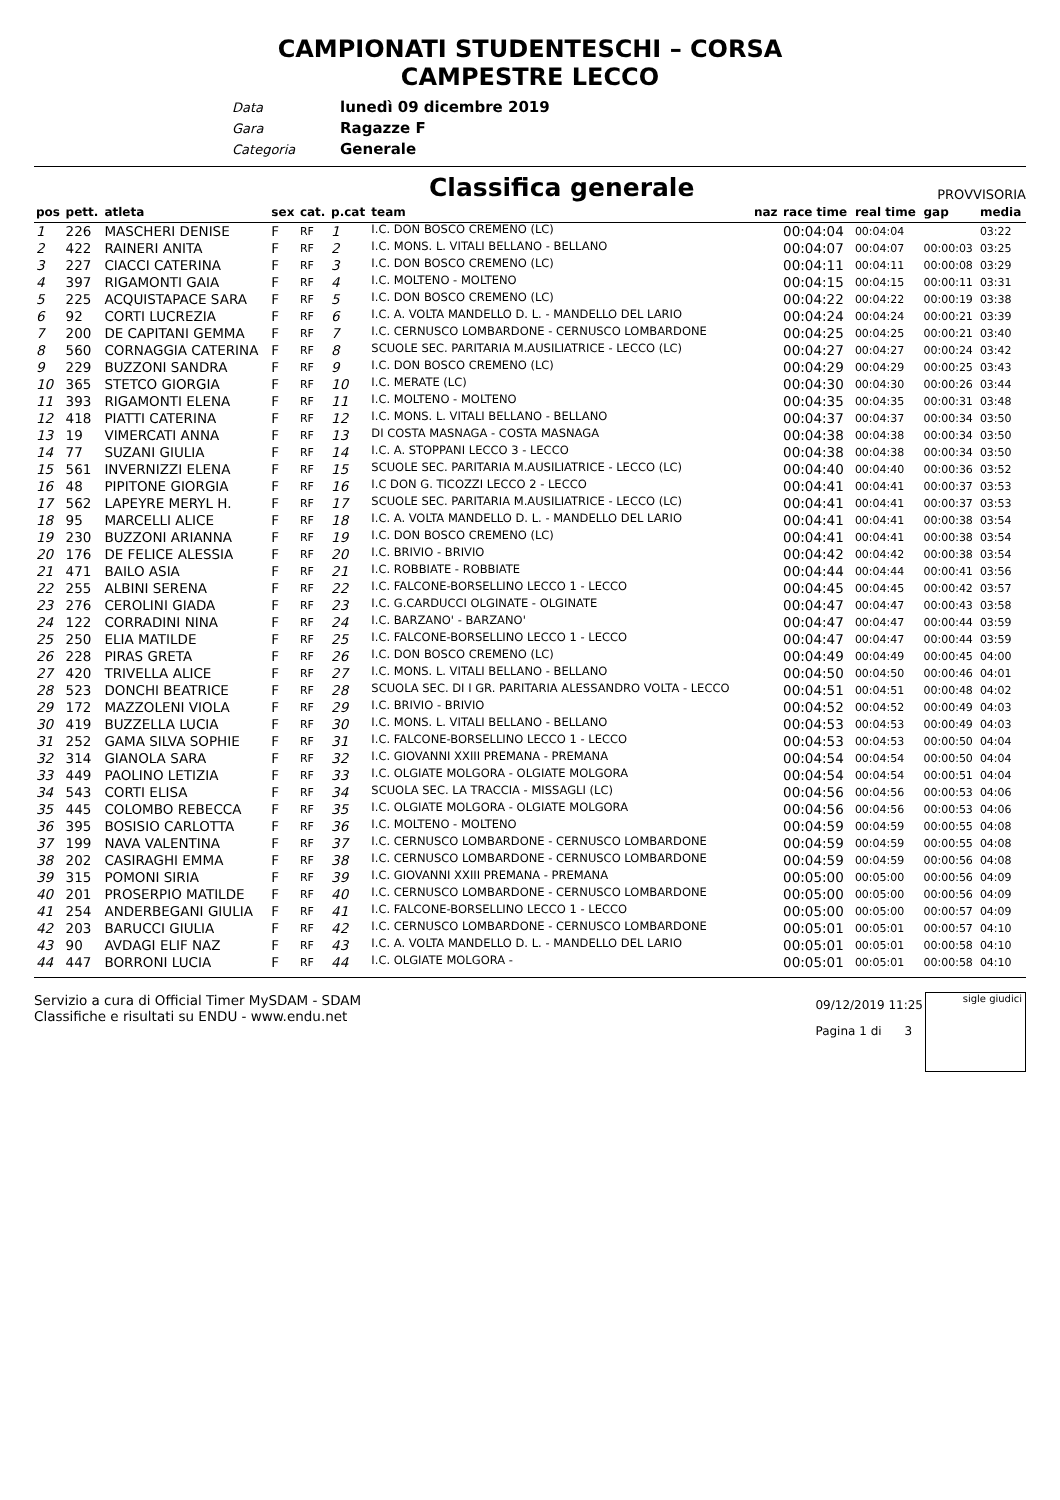CAMPIONATI STUDENTESCHI – CORSA
CAMPESTRE LECCO
Data lunedì 09 dicembre 2019
Gara Ragazze F
Categoria Generale
Classifica generale
PROVVISORIA
| pos | pett. | atleta | sex | cat. | p.cat | team | naz | race time | real time | gap | media |
| --- | --- | --- | --- | --- | --- | --- | --- | --- | --- | --- | --- |
| 1 | 226 | MASCHERI DENISE | F | RF | 1 | I.C. DON BOSCO CREMENO (LC) | | 00:04:04 | 00:04:04 | | 03:22 |
| 2 | 422 | RAINERI ANITA | F | RF | 2 | I.C. MONS. L. VITALI BELLANO - BELLANO | | 00:04:07 | 00:04:07 | 00:00:03 | 03:25 |
| 3 | 227 | CIACCI CATERINA | F | RF | 3 | I.C. DON BOSCO CREMENO (LC) | | 00:04:11 | 00:04:11 | 00:00:08 | 03:29 |
| 4 | 397 | RIGAMONTI GAIA | F | RF | 4 | I.C. MOLTENO - MOLTENO | | 00:04:15 | 00:04:15 | 00:00:11 | 03:31 |
| 5 | 225 | ACQUISTAPACE SARA | F | RF | 5 | I.C. DON BOSCO CREMENO (LC) | | 00:04:22 | 00:04:22 | 00:00:19 | 03:38 |
| 6 | 92 | CORTI LUCREZIA | F | RF | 6 | I.C. A. VOLTA MANDELLO D. L. - MANDELLO DEL LARIO | | 00:04:24 | 00:04:24 | 00:00:21 | 03:39 |
| 7 | 200 | DE CAPITANI GEMMA | F | RF | 7 | I.C. CERNUSCO LOMBARDONE - CERNUSCO LOMBARDONE | | 00:04:25 | 00:04:25 | 00:00:21 | 03:40 |
| 8 | 560 | CORNAGGIA CATERINA | F | RF | 8 | SCUOLE SEC. PARITARIA M.AUSILIATRICE - LECCO (LC) | | 00:04:27 | 00:04:27 | 00:00:24 | 03:42 |
| 9 | 229 | BUZZONI SANDRA | F | RF | 9 | I.C. DON BOSCO CREMENO (LC) | | 00:04:29 | 00:04:29 | 00:00:25 | 03:43 |
| 10 | 365 | STETCO GIORGIA | F | RF | 10 | I.C. MERATE (LC) | | 00:04:30 | 00:04:30 | 00:00:26 | 03:44 |
| 11 | 393 | RIGAMONTI ELENA | F | RF | 11 | I.C. MOLTENO - MOLTENO | | 00:04:35 | 00:04:35 | 00:00:31 | 03:48 |
| 12 | 418 | PIATTI CATERINA | F | RF | 12 | I.C. MONS. L. VITALI BELLANO - BELLANO | | 00:04:37 | 00:04:37 | 00:00:34 | 03:50 |
| 13 | 19 | VIMERCATI ANNA | F | RF | 13 | DI COSTA MASNAGA - COSTA MASNAGA | | 00:04:38 | 00:04:38 | 00:00:34 | 03:50 |
| 14 | 77 | SUZANI GIULIA | F | RF | 14 | I.C. A. STOPPANI LECCO 3 - LECCO | | 00:04:38 | 00:04:38 | 00:00:34 | 03:50 |
| 15 | 561 | INVERNIZZI ELENA | F | RF | 15 | SCUOLE SEC. PARITARIA M.AUSILIATRICE - LECCO (LC) | | 00:04:40 | 00:04:40 | 00:00:36 | 03:52 |
| 16 | 48 | PIPITONE GIORGIA | F | RF | 16 | I.C DON G. TICOZZI LECCO 2 - LECCO | | 00:04:41 | 00:04:41 | 00:00:37 | 03:53 |
| 17 | 562 | LAPEYRE MERYL H. | F | RF | 17 | SCUOLE SEC. PARITARIA M.AUSILIATRICE - LECCO (LC) | | 00:04:41 | 00:04:41 | 00:00:37 | 03:53 |
| 18 | 95 | MARCELLI ALICE | F | RF | 18 | I.C. A. VOLTA MANDELLO D. L. - MANDELLO DEL LARIO | | 00:04:41 | 00:04:41 | 00:00:38 | 03:54 |
| 19 | 230 | BUZZONI ARIANNA | F | RF | 19 | I.C. DON BOSCO CREMENO (LC) | | 00:04:41 | 00:04:41 | 00:00:38 | 03:54 |
| 20 | 176 | DE FELICE ALESSIA | F | RF | 20 | I.C. BRIVIO - BRIVIO | | 00:04:42 | 00:04:42 | 00:00:38 | 03:54 |
| 21 | 471 | BAILO ASIA | F | RF | 21 | I.C. ROBBIATE - ROBBIATE | | 00:04:44 | 00:04:44 | 00:00:41 | 03:56 |
| 22 | 255 | ALBINI SERENA | F | RF | 22 | I.C. FALCONE-BORSELLINO LECCO 1 - LECCO | | 00:04:45 | 00:04:45 | 00:00:42 | 03:57 |
| 23 | 276 | CEROLINI GIADA | F | RF | 23 | I.C. G.CARDUCCI OLGINATE - OLGINATE | | 00:04:47 | 00:04:47 | 00:00:43 | 03:58 |
| 24 | 122 | CORRADINI NINA | F | RF | 24 | I.C. BARZANO' - BARZANO' | | 00:04:47 | 00:04:47 | 00:00:44 | 03:59 |
| 25 | 250 | ELIA MATILDE | F | RF | 25 | I.C. FALCONE-BORSELLINO LECCO 1 - LECCO | | 00:04:47 | 00:04:47 | 00:00:44 | 03:59 |
| 26 | 228 | PIRAS GRETA | F | RF | 26 | I.C. DON BOSCO CREMENO (LC) | | 00:04:49 | 00:04:49 | 00:00:45 | 04:00 |
| 27 | 420 | TRIVELLA ALICE | F | RF | 27 | I.C. MONS. L. VITALI BELLANO - BELLANO | | 00:04:50 | 00:04:50 | 00:00:46 | 04:01 |
| 28 | 523 | DONCHI BEATRICE | F | RF | 28 | SCUOLA SEC. DI I GR. PARITARIA ALESSANDRO VOLTA - LECCO | | 00:04:51 | 00:04:51 | 00:00:48 | 04:02 |
| 29 | 172 | MAZZOLENI VIOLA | F | RF | 29 | I.C. BRIVIO - BRIVIO | | 00:04:52 | 00:04:52 | 00:00:49 | 04:03 |
| 30 | 419 | BUZZELLA LUCIA | F | RF | 30 | I.C. MONS. L. VITALI BELLANO - BELLANO | | 00:04:53 | 00:04:53 | 00:00:49 | 04:03 |
| 31 | 252 | GAMA SILVA SOPHIE | F | RF | 31 | I.C. FALCONE-BORSELLINO LECCO 1 - LECCO | | 00:04:53 | 00:04:53 | 00:00:50 | 04:04 |
| 32 | 314 | GIANOLA SARA | F | RF | 32 | I.C. GIOVANNI XXIII PREMANA - PREMANA | | 00:04:54 | 00:04:54 | 00:00:50 | 04:04 |
| 33 | 449 | PAOLINO LETIZIA | F | RF | 33 | I.C. OLGIATE MOLGORA - OLGIATE MOLGORA | | 00:04:54 | 00:04:54 | 00:00:51 | 04:04 |
| 34 | 543 | CORTI ELISA | F | RF | 34 | SCUOLA SEC. LA TRACCIA - MISSAGLI (LC) | | 00:04:56 | 00:04:56 | 00:00:53 | 04:06 |
| 35 | 445 | COLOMBO REBECCA | F | RF | 35 | I.C. OLGIATE MOLGORA - OLGIATE MOLGORA | | 00:04:56 | 00:04:56 | 00:00:53 | 04:06 |
| 36 | 395 | BOSISIO CARLOTTA | F | RF | 36 | I.C. MOLTENO - MOLTENO | | 00:04:59 | 00:04:59 | 00:00:55 | 04:08 |
| 37 | 199 | NAVA VALENTINA | F | RF | 37 | I.C. CERNUSCO LOMBARDONE - CERNUSCO LOMBARDONE | | 00:04:59 | 00:04:59 | 00:00:55 | 04:08 |
| 38 | 202 | CASIRAGHI EMMA | F | RF | 38 | I.C. CERNUSCO LOMBARDONE - CERNUSCO LOMBARDONE | | 00:04:59 | 00:04:59 | 00:00:56 | 04:08 |
| 39 | 315 | POMONI SIRIA | F | RF | 39 | I.C. GIOVANNI XXIII PREMANA - PREMANA | | 00:05:00 | 00:05:00 | 00:00:56 | 04:09 |
| 40 | 201 | PROSERPIO MATILDE | F | RF | 40 | I.C. CERNUSCO LOMBARDONE - CERNUSCO LOMBARDONE | | 00:05:00 | 00:05:00 | 00:00:56 | 04:09 |
| 41 | 254 | ANDERBEGANI GIULIA | F | RF | 41 | I.C. FALCONE-BORSELLINO LECCO 1 - LECCO | | 00:05:00 | 00:05:00 | 00:00:57 | 04:09 |
| 42 | 203 | BARUCCI GIULIA | F | RF | 42 | I.C. CERNUSCO LOMBARDONE - CERNUSCO LOMBARDONE | | 00:05:01 | 00:05:01 | 00:00:57 | 04:10 |
| 43 | 90 | AVDAGI ELIF NAZ | F | RF | 43 | I.C. A. VOLTA MANDELLO D. L. - MANDELLO DEL LARIO | | 00:05:01 | 00:05:01 | 00:00:58 | 04:10 |
| 44 | 447 | BORRONI LUCIA | F | RF | 44 | I.C. OLGIATE MOLGORA - | | 00:05:01 | 00:05:01 | 00:00:58 | 04:10 |
Servizio a cura di Official Timer MySDAM - SDAM
Classifiche e risultati su ENDU - www.endu.net
09/12/2019 11:25
Pagina 1 di 3
sigle giudici